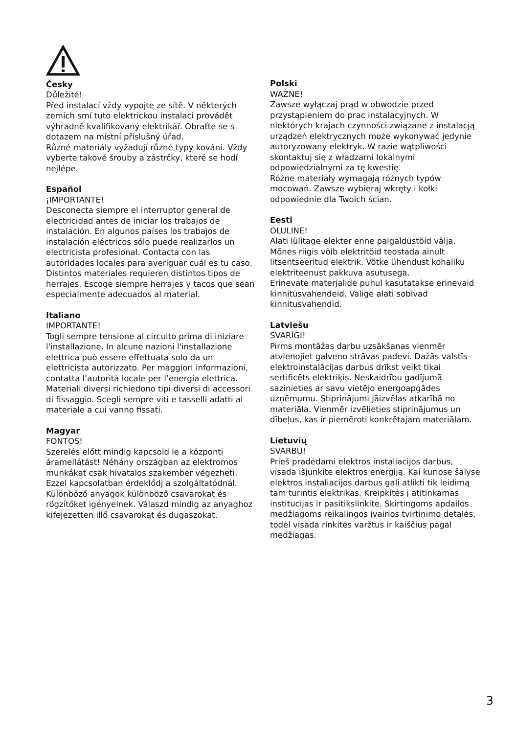Česky
Důležité!
Před instalací vždy vypojte ze sítě. V některých zemích smí tuto elektrickou instalaci provádět výhradně kvalifikovaný elektrikář. Obraťte se s dotazem na místní příslušný úřad.
Různé materiály vyžadují různé typy kování. Vždy vyberte takové šrouby a zástrčky, které se hodí nejlépe.
Español
¡IMPORTANTE!
Desconecta siempre el interruptor general de electricidad antes de iniciar los trabajos de instalación. En algunos países los trabajos de instalación eléctricos sólo puede realizarlos un electricista profesional. Contacta con las autoridades locales para averiguar cuál es tu caso. Distintos materiales requieren distintos tipos de herrajes. Escoge siempre herrajes y tacos que sean especialmente adecuados al material.
Italiano
IMPORTANTE!
Togli sempre tensione al circuito prima di iniziare l'installazione. In alcune nazioni l'installazione elettrica può essere effettuata solo da un elettricista autorizzato. Per maggiori informazioni, contatta l’autorità locale per l’energia elettrica. Materiali diversi richiedono tipi diversi di accessori di fissaggio. Scegli sempre viti e tasselli adatti al materiale a cui vanno fissati.
Magyar
FONTOS!
Szerelés előtt mindig kapcsold le a központi áramellátást! Néhány országban az elektromos munkákat csak hivatalos szakember végezheti. Ezzel kapcsolatban érdeklődj a szolgáltatódnál. Különböző anyagok különböző csavarokat és rögzítőket igényelnek. Válaszd mindig az anyaghoz kifejezetten illő csavarokat és dugaszokat.
Polski
WAŻNE!
Zawsze wyłączaj prąd w obwodzie przed przystąpieniem do prac instalacyjnych. W niektórych krajach czynności związane z instalacją urządzeń elektrycznych może wykonywać jedynie autoryzowany elektryk. W razie wątpliwości skontaktuj się z władzami lokalnymi odpowiedzialnymi za tę kwestię.
Różne materiały wymagają różnych typów mocowań. Zawsze wybieraj wkręty i kołki odpowiednie dla Twoich ścian.
Eesti
OLULINE!
Alati lülitage elekter enne paigaldustöid välja. Mõnes riigis võib elektritöid teostada ainult litsentseeritud elektrik. Võtke ühendust kohaliku elektriteenust pakkuva asutusega.
Erinevate materjalide puhul kasutatakse erinevaid kinnitusvahendeid. Valige alati sobivad kinnitusvahendid.
Latviešu
SVARĪGI!
Pirms montāžas darbu uzsākšanas vienmēr atvienojiet galveno strāvas padevi. Dažās valstīs elektroinstalācijas darbus drīkst veikt tikai sertificēts elektriķis. Neskaidrību gadījumā sazinieties ar savu vietējo energoapgādes uzņēmumu. Stiprinājumi jāizvēlas atkarībā no materiāla. Vienmēr izvēlieties stiprinājumus un dībeļus, kas ir piemēroti konkrētajam materiālam.
Lietuvių
SVARBU!
Prieš pradėdami elektros instaliacijos darbus, visada išjunkite elektros energiją. Kai kuriose šalyse elektros instaliacijos darbus gali atlikti tik leidimą tam turintis elektrikas. Kreipkitės į atitinkamas institucijas ir pasitikslinkite. Skirtingoms apdailos medžiagoms reikalingos įvairios tvirtinimo detalės, todėl visada rinkitės varžtus ir kaiščius pagal medžiagas.
3